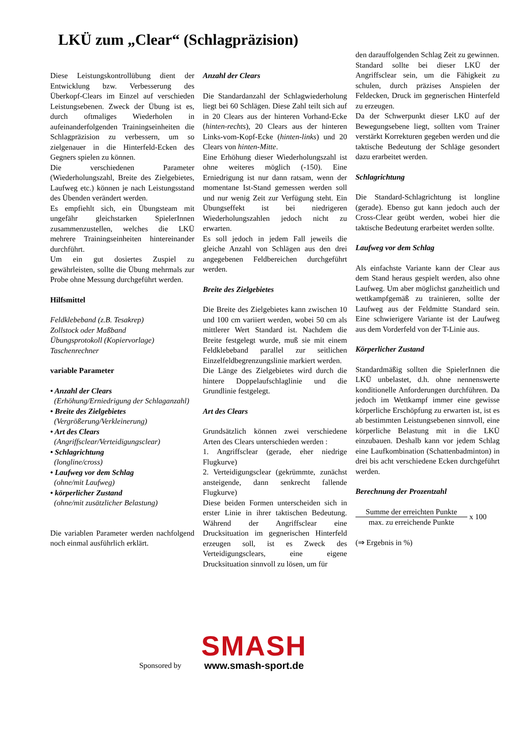LKÜ zum „Clear“ (Schlagpräzision)
Diese Leistungskontrollübung dient der Entwicklung bzw. Verbesserung des Überkopf-Clears im Einzel auf verschieden Leistungsebenen. Zweck der Übung ist es, durch oftmaliges Wiederholen in aufeinanderfolgenden Trainingseinheiten die Schlagpräzision zu verbessern, um so zielgenauer in die Hinterfeld-Ecken des Gegners spielen zu können.
Die verschiedenen Parameter (Wiederholungszahl, Breite des Zielgebietes, Laufweg etc.) können je nach Leistungsstand des Übenden verändert werden.
Es empfiehlt sich, ein Übungsteam mit ungefähr gleichstarken SpielerInnen zusammenzustellen, welches die LKÜ mehrere Trainingseinheiten hintereinander durchführt.
Um ein gut dosiertes Zuspiel zu gewährleisten, sollte die Übung mehrmals zur Probe ohne Messung durchgeführt werden.
Hilfsmittel
Feldklebeband (z.B. Tesakrep)
Zollstock oder Maßband
Übungsprotokoll (Kopiervorlage)
Taschenrechner
variable Parameter
• Anzahl der Clears
(Erhöhung/Erniedrigung der Schlaganzahl)
• Breite des Zielgebietes
(Vergrößerung/Verkleinerung)
• Art des Clears
(Angriffsclear/Verteidigungsclear)
• Schlagrichtung
(longline/cross)
• Laufweg vor dem Schlag
(ohne/mit Laufweg)
• körperlicher Zustand
(ohne/mit zusätzlicher Belastung)
Die variablen Parameter werden nachfolgend noch einmal ausführlich erklärt.
Anzahl der Clears
Die Standardanzahl der Schlagwiederholung liegt bei 60 Schlägen. Diese Zahl teilt sich auf in 20 Clears aus der hinteren Vorhand-Ecke (hinten-rechts), 20 Clears aus der hinteren Links-vom-Kopf-Ecke (hinten-links) und 20 Clears von hinten-Mitte.
Eine Erhöhung dieser Wiederholungszahl ist ohne weiteres möglich (-150). Eine Erniedrigung ist nur dann ratsam, wenn der momentane Ist-Stand gemessen werden soll und nur wenig Zeit zur Verfügung steht. Ein Übungseffekt ist bei niedrigeren Wiederholungszahlen jedoch nicht zu erwarten.
Es soll jedoch in jedem Fall jeweils die gleiche Anzahl von Schlägen aus den drei angegebenen Feldbereichen durchgeführt werden.
Breite des Zielgebietes
Die Breite des Zielgebietes kann zwischen 10 und 100 cm variiert werden, wobei 50 cm als mittlerer Wert Standard ist. Nachdem die Breite festgelegt wurde, muß sie mit einem Feldklebeband parallel zur seitlichen Einzelfeldbegrenzungslinie markiert werden.
Die Länge des Zielgebietes wird durch die hintere Doppelaufschlaglinie und die Grundlinie festgelegt.
Art des Clears
Grundsätzlich können zwei verschiedene Arten des Clears unterschieden werden :
1. Angriffsclear (gerade, eher niedrige Flugkurve)
2. Verteidigungsclear (gekrümmte, zunächst ansteigende, dann senkrecht fallende Flugkurve)
Diese beiden Formen unterscheiden sich in erster Linie in ihrer taktischen Bedeutung. Während der Angriffsclear eine Drucksituation im gegnerischen Hinterfeld erzeugen soll, ist es Zweck des Verteidigungsclears, eine eigene Drucksituation sinnvoll zu lösen, um für
den darauffolgenden Schlag Zeit zu gewinnen.
Standard sollte bei dieser LKÜ der Angriffsclear sein, um die Fähigkeit zu schulen, durch präzises Anspielen der Feldecken, Druck im gegnerischen Hinterfeld zu erzeugen.
Da der Schwerpunkt dieser LKÜ auf der Bewegungsebene liegt, sollten vom Trainer verstärkt Korrekturen gegeben werden und die taktische Bedeutung der Schläge gesondert dazu erarbeitet werden.
Schlagrichtung
Die Standard-Schlagrichtung ist longline (gerade). Ebenso gut kann jedoch auch der Cross-Clear geübt werden, wobei hier die taktische Bedeutung erarbeitet werden sollte.
Laufweg vor dem Schlag
Als einfachste Variante kann der Clear aus dem Stand heraus gespielt werden, also ohne Laufweg. Um aber möglichst ganzheitlich und wettkampfgemäß zu trainieren, sollte der Laufweg aus der Feldmitte Standard sein. Eine schwierigere Variante ist der Laufweg aus dem Vorderfeld von der T-Linie aus.
Körperlicher Zustand
Standardmäßig sollten die SpielerInnen die LKÜ unbelastet, d.h. ohne nennenswerte konditionelle Anforderungen durchführen. Da jedoch im Wettkampf immer eine gewisse körperliche Erschöpfung zu erwarten ist, ist es ab bestimmten Leistungsebenen sinnvoll, eine körperliche Belastung mit in die LKÜ einzubauen. Deshalb kann vor jedem Schlag eine Laufkombination (Schattenbadminton) in drei bis acht verschiedene Ecken durchgeführt werden.
Berechnung der Prozentzahl
Summe der erreichten Punkte
max. zu erreichende Punkte
x 100
(⇒ Ergebnis in %)
Sponsored by
SMASH
www.smash-sport.de